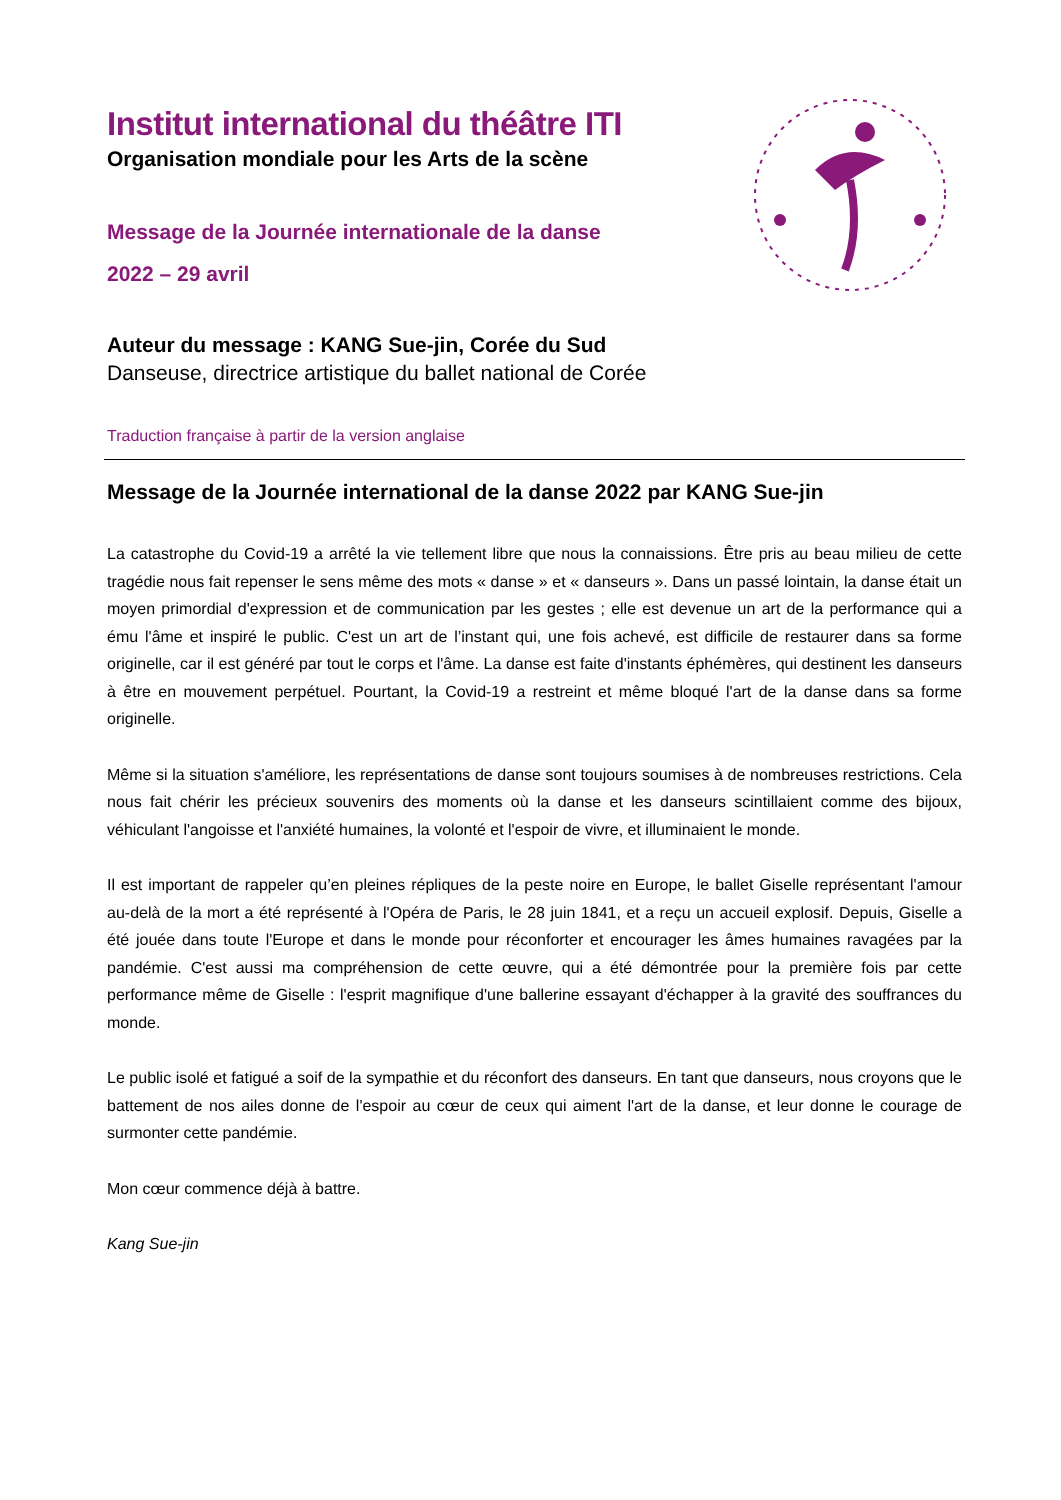Institut international du théâtre ITI
Organisation mondiale pour les Arts de la scène
Message de la Journée internationale de la danse
2022 – 29 avril
Auteur du message : KANG Sue-jin, Corée du Sud
Danseuse, directrice artistique du ballet national de Corée
Traduction française à partir de la version anglaise
Message de la Journée international de la danse 2022 par KANG Sue-jin
La catastrophe du Covid-19 a arrêté la vie tellement libre que nous la connaissions. Être pris au beau milieu de cette tragédie nous fait repenser le sens même des mots « danse » et « danseurs ». Dans un passé lointain, la danse était un moyen primordial d'expression et de communication par les gestes ; elle est devenue un art de la performance qui a ému l'âme et inspiré le public. C'est un art de l’instant qui, une fois achevé, est difficile de restaurer dans sa forme originelle, car il est généré par tout le corps et l'âme. La danse est faite d'instants éphémères, qui destinent les danseurs à être en mouvement perpétuel. Pourtant, la Covid-19 a restreint et même bloqué l'art de la danse dans sa forme originelle.
Même si la situation s'améliore, les représentations de danse sont toujours soumises à de nombreuses restrictions. Cela nous fait chérir les précieux souvenirs des moments où la danse et les danseurs scintillaient comme des bijoux, véhiculant l'angoisse et l'anxiété humaines, la volonté et l'espoir de vivre, et illuminaient le monde.
Il est important de rappeler qu’en pleines répliques de la peste noire en Europe, le ballet Giselle représentant l'amour au-delà de la mort a été représenté à l'Opéra de Paris, le 28 juin 1841, et a reçu un accueil explosif. Depuis, Giselle a été jouée dans toute l'Europe et dans le monde pour réconforter et encourager les âmes humaines ravagées par la pandémie. C'est aussi ma compréhension de cette œuvre, qui a été démontrée pour la première fois par cette performance même de Giselle : l'esprit magnifique d'une ballerine essayant d'échapper à la gravité des souffrances du monde.
Le public isolé et fatigué a soif de la sympathie et du réconfort des danseurs. En tant que danseurs, nous croyons que le battement de nos ailes donne de l'espoir au cœur de ceux qui aiment l'art de la danse, et leur donne le courage de surmonter cette pandémie.
Mon cœur commence déjà à battre.
Kang Sue-jin